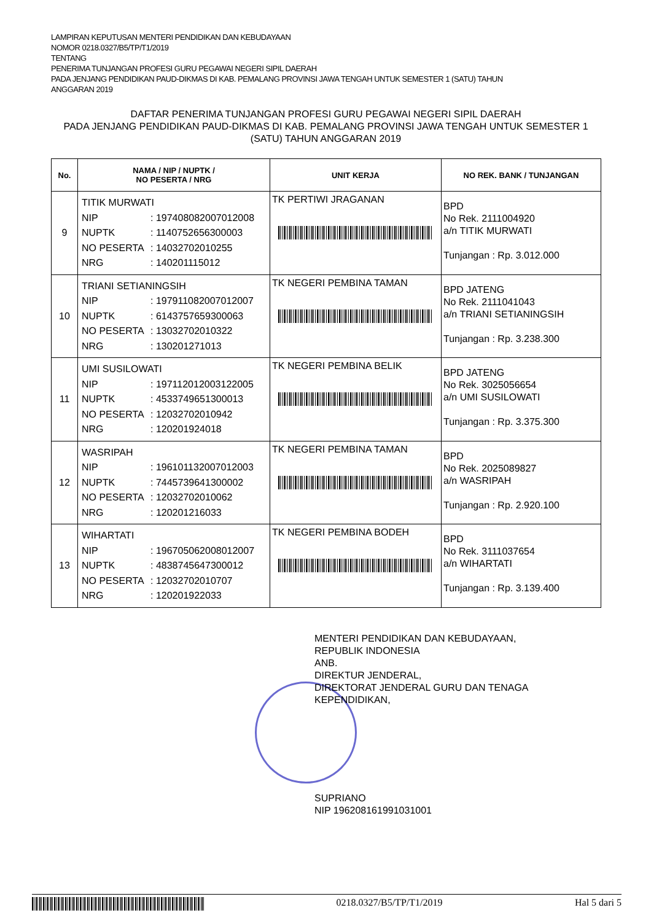LAMPIRAN KEPUTUSAN MENTERI PENDIDIKAN DAN KEBUDAYAAN
NOMOR 0218.0327/B5/TP/T1/2019
TENTANG
PENERIMA TUNJANGAN PROFESI GURU PEGAWAI NEGERI SIPIL DAERAH
PADA JENJANG PENDIDIKAN PAUD-DIKMAS DI KAB. PEMALANG PROVINSI JAWA TENGAH UNTUK SEMESTER 1 (SATU) TAHUN
ANGGARAN 2019
DAFTAR PENERIMA TUNJANGAN PROFESI GURU PEGAWAI NEGERI SIPIL DAERAH
PADA JENJANG PENDIDIKAN PAUD-DIKMAS DI KAB. PEMALANG PROVINSI JAWA TENGAH UNTUK SEMESTER 1 (SATU) TAHUN ANGGARAN 2019
| No. | NAMA / NIP / NUPTK / NO PESERTA / NRG | UNIT KERJA | NO REK. BANK / TUNJANGAN |
| --- | --- | --- | --- |
| 9 | TITIK MURWATI NIP : 197408082007012008 NUPTK : 1140752656300003 NO PESERTA : 14032702010255 NRG : 140201115012 | TK PERTIWI JRAGANAN | BPD No Rek. 2111004920 a/n TITIK MURWATI Tunjangan : Rp. 3.012.000 |
| 10 | TRIANI SETIANINGSIH NIP : 197911082007012007 NUPTK : 6143757659300063 NO PESERTA : 13032702010322 NRG : 130201271013 | TK NEGERI PEMBINA TAMAN | BPD JATENG No Rek. 2111041043 a/n TRIANI SETIANINGSIH Tunjangan : Rp. 3.238.300 |
| 11 | UMI SUSILOWATI NIP : 197112012003122005 NUPTK : 4533749651300013 NO PESERTA : 12032702010942 NRG : 120201924018 | TK NEGERI PEMBINA BELIK | BPD JATENG No Rek. 3025056654 a/n UMI SUSILOWATI Tunjangan : Rp. 3.375.300 |
| 12 | WASRIPAH NIP : 196101132007012003 NUPTK : 7445739641300002 NO PESERTA : 12032702010062 NRG : 120201216033 | TK NEGERI PEMBINA TAMAN | BPD No Rek. 2025089827 a/n WASRIPAH Tunjangan : Rp. 2.920.100 |
| 13 | WIHARTATI NIP : 196705062008012007 NUPTK : 4838745647300012 NO PESERTA : 12032702010707 NRG : 120201922033 | TK NEGERI PEMBINA BODEH | BPD No Rek. 3111037654 a/n WIHARTATI Tunjangan : Rp. 3.139.400 |
MENTERI PENDIDIKAN DAN KEBUDAYAAN,
REPUBLIK INDONESIA
ANB.
DIREKTUR JENDERAL,
DIREKTORAT JENDERAL GURU DAN TENAGA
KEPENDIDIKAN,
SUPRIANO
NIP 196208161991031001
0218.0327/B5/TP/T1/2019 Hal 5 dari 5